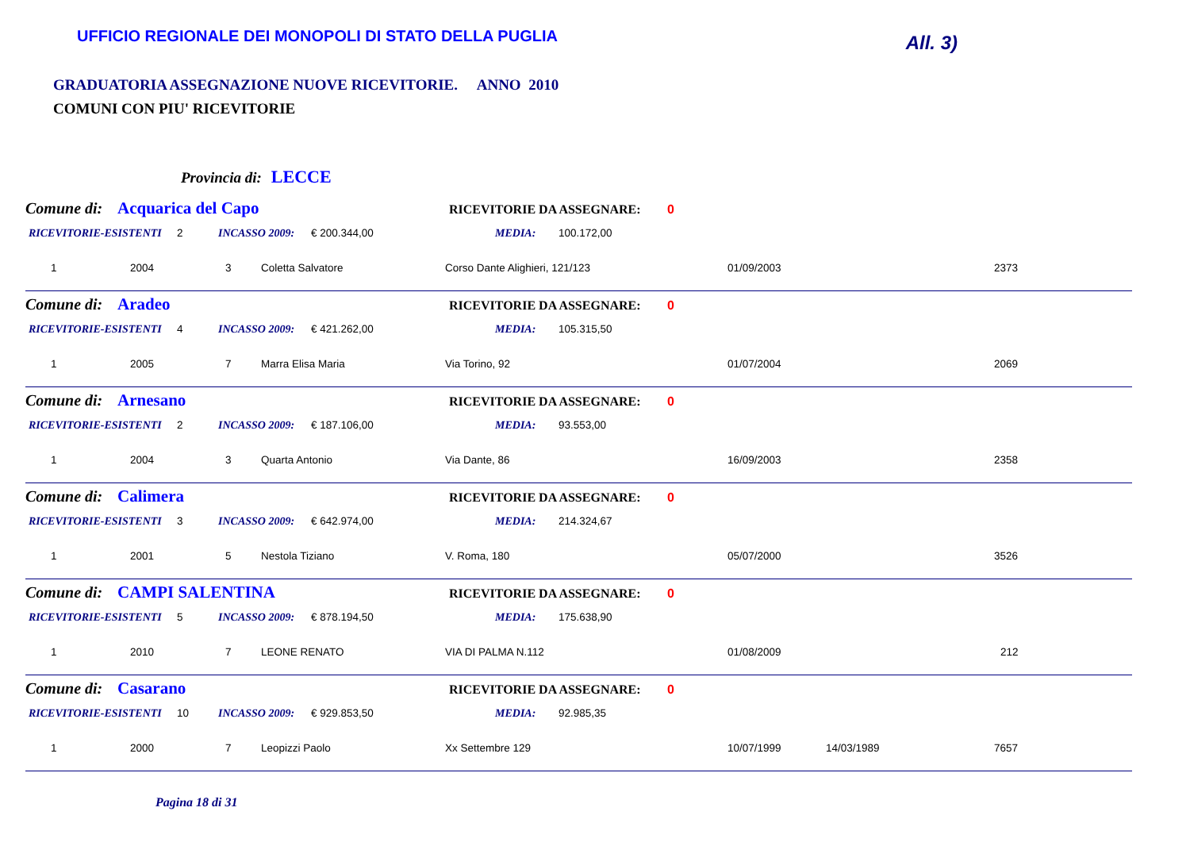UFFICIO REGIONALE DEI MONOPOLI DI STATO DELLA PUGLIA
All. 3)
GRADUATORIA ASSEGNAZIONE NUOVE RICEVITORIE. ANNO 2010
COMUNI CON PIU' RICEVITORIE
Provincia di: LECCE
Comune di: Acquarica del Capo RICEVITORIE DA ASSEGNARE: 0
RICEVITORIE-ESISTENTI 2 INCASSO 2009: € 200.344,00 MEDIA: 100.172,00
1 2004 3 Coletta Salvatore Corso Dante Alighieri, 121/123 01/09/2003 2373
Comune di: Aradeo RICEVITORIE DA ASSEGNARE: 0
RICEVITORIE-ESISTENTI 4 INCASSO 2009: € 421.262,00 MEDIA: 105.315,50
1 2005 7 Marra Elisa Maria Via Torino, 92 01/07/2004 2069
Comune di: Arnesano RICEVITORIE DA ASSEGNARE: 0
RICEVITORIE-ESISTENTI 2 INCASSO 2009: € 187.106,00 MEDIA: 93.553,00
1 2004 3 Quarta Antonio Via Dante, 86 16/09/2003 2358
Comune di: Calimera RICEVITORIE DA ASSEGNARE: 0
RICEVITORIE-ESISTENTI 3 INCASSO 2009: € 642.974,00 MEDIA: 214.324,67
1 2001 5 Nestola Tiziano V. Roma, 180 05/07/2000 3526
Comune di: CAMPI SALENTINA RICEVITORIE DA ASSEGNARE: 0
RICEVITORIE-ESISTENTI 5 INCASSO 2009: € 878.194,50 MEDIA: 175.638,90
1 2010 7 LEONE RENATO VIA DI PALMA N.112 01/08/2009 212
Comune di: Casarano RICEVITORIE DA ASSEGNARE: 0
RICEVITORIE-ESISTENTI 10 INCASSO 2009: € 929.853,50 MEDIA: 92.985,35
1 2000 7 Leopizzi Paolo Xx Settembre 129 10/07/1999 14/03/1989 7657
Pagina 18 di 31